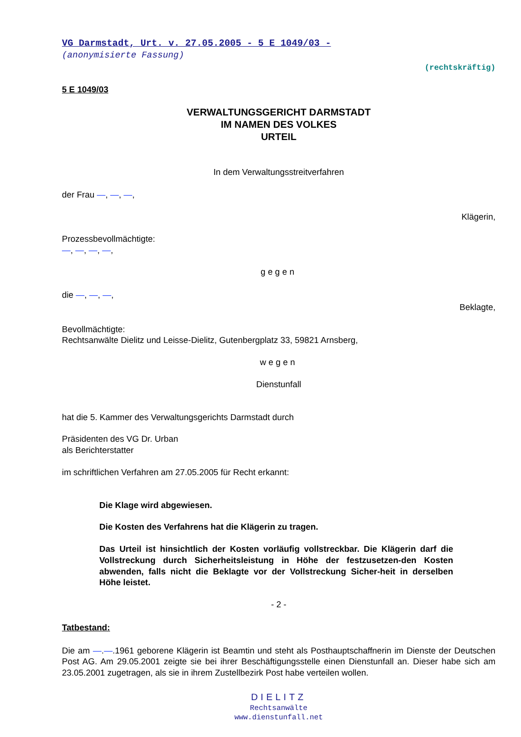VG Darmstadt, Urt. v. 27.05.2005 - 5 E 1049/03 -
(anonymisierte Fassung)
(rechtskräftig)
5 E 1049/03
VERWALTUNGSGERICHT DARMSTADT
IM NAMEN DES VOLKES
URTEIL
In dem Verwaltungsstreitverfahren
der Frau —, —, —,
Klägerin,
Prozessbevollmächtigte:
—, —, —, —,
gegen
die —, —, —,
Beklagte,
Bevollmächtigte:
Rechtsanwälte Dielitz und Leisse-Dielitz, Gutenbergplatz 33, 59821 Arnsberg,
wegen
Dienstunfall
hat die 5. Kammer des Verwaltungsgerichts Darmstadt durch
Präsidenten des VG Dr. Urban
als Berichterstatter
im schriftlichen Verfahren am 27.05.2005 für Recht erkannt:
Die Klage wird abgewiesen.
Die Kosten des Verfahrens hat die Klägerin zu tragen.
Das Urteil ist hinsichtlich der Kosten vorläufig vollstreckbar. Die Klägerin darf die Vollstreckung durch Sicherheitsleistung in Höhe der festzusetzen-den Kosten abwenden, falls nicht die Beklagte vor der Vollstreckung Sicher-heit in derselben Höhe leistet.
- 2 -
Tatbestand:
Die am —.—.1961 geborene Klägerin ist Beamtin und steht als Posthauptschaffnerin im Dienste der Deutschen Post AG. Am 29.05.2001 zeigte sie bei ihrer Beschäftigungsstelle einen Dienstunfall an. Dieser habe sich am 23.05.2001 zugetragen, als sie in ihrem Zustellbezirk Post habe verteilen wollen.
DIELITZ
Rechtsanwälte
www.dienstunfall.net